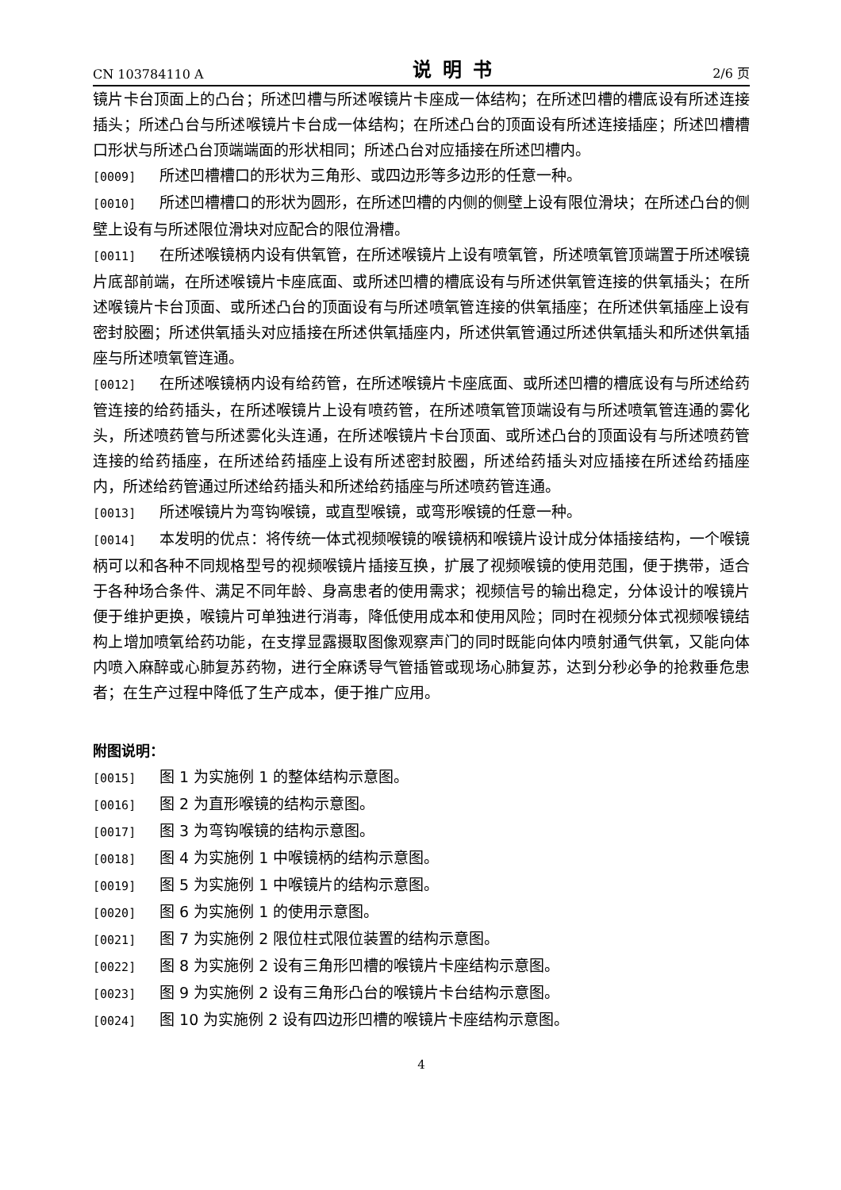CN 103784110 A 说明书 2/6 页
镜片卡台顶面上的凸台；所述凹槽与所述喉镜片卡座成一体结构；在所述凹槽的槽底设有所述连接插头；所述凸台与所述喉镜片卡台成一体结构；在所述凸台的顶面设有所述连接插座；所述凹槽槽口形状与所述凸台顶端端面的形状相同；所述凸台对应插接在所述凹槽内。
[0009] 所述凹槽槽口的形状为三角形、或四边形等多边形的任意一种。
[0010] 所述凹槽槽口的形状为圆形，在所述凹槽的内侧的侧壁上设有限位滑块；在所述凸台的侧壁上设有与所述限位滑块对应配合的限位滑槽。
[0011] 在所述喉镜柄内设有供氧管，在所述喉镜片上设有喷氧管，所述喷氧管顶端置于所述喉镜片底部前端，在所述喉镜片卡座底面、或所述凹槽的槽底设有与所述供氧管连接的供氧插头；在所述喉镜片卡台顶面、或所述凸台的顶面设有与所述喷氧管连接的供氧插座；在所述供氧插座上设有密封胶圈；所述供氧插头对应插接在所述供氧插座内，所述供氧管通过所述供氧插头和所述供氧插座与所述喷氧管连通。
[0012] 在所述喉镜柄内设有给药管，在所述喉镜片卡座底面、或所述凹槽的槽底设有与所述给药管连接的给药插头，在所述喉镜片上设有喷药管，在所述喷氧管顶端设有与所述喷氧管连通的雾化头，所述喷药管与所述雾化头连通，在所述喉镜片卡台顶面、或所述凸台的顶面设有与所述喷药管连接的给药插座，在所述给药插座上设有所述密封胶圈，所述给药插头对应插接在所述给药插座内，所述给药管通过所述给药插头和所述给药插座与所述喷药管连通。
[0013] 所述喉镜片为弯钩喉镜，或直型喉镜，或弯形喉镜的任意一种。
[0014] 本发明的优点：将传统一体式视频喉镜的喉镜柄和喉镜片设计成分体插接结构，一个喉镜柄可以和各种不同规格型号的视频喉镜片插接互换，扩展了视频喉镜的使用范围，便于携带，适合于各种场合条件、满足不同年龄、身高患者的使用需求；视频信号的输出稳定，分体设计的喉镜片便于维护更换，喉镜片可单独进行消毒，降低使用成本和使用风险；同时在视频分体式视频喉镜结构上增加喷氧给药功能，在支撑显露摄取图像观察声门的同时既能向体内喷射通气供氧，又能向体内喷入麻醉或心肺复苏药物，进行全麻诱导气管插管或现场心肺复苏，达到分秒必争的抢救垂危患者；在生产过程中降低了生产成本，便于推广应用。
附图说明：
[0015] 图 1 为实施例 1 的整体结构示意图。
[0016] 图 2 为直形喉镜的结构示意图。
[0017] 图 3 为弯钩喉镜的结构示意图。
[0018] 图 4 为实施例 1 中喉镜柄的结构示意图。
[0019] 图 5 为实施例 1 中喉镜片的结构示意图。
[0020] 图 6 为实施例 1 的使用示意图。
[0021] 图 7 为实施例 2 限位柱式限位装置的结构示意图。
[0022] 图 8 为实施例 2 设有三角形凹槽的喉镜片卡座结构示意图。
[0023] 图 9 为实施例 2 设有三角形凸台的喉镜片卡台结构示意图。
[0024] 图 10 为实施例 2 设有四边形凹槽的喉镜片卡座结构示意图。
4